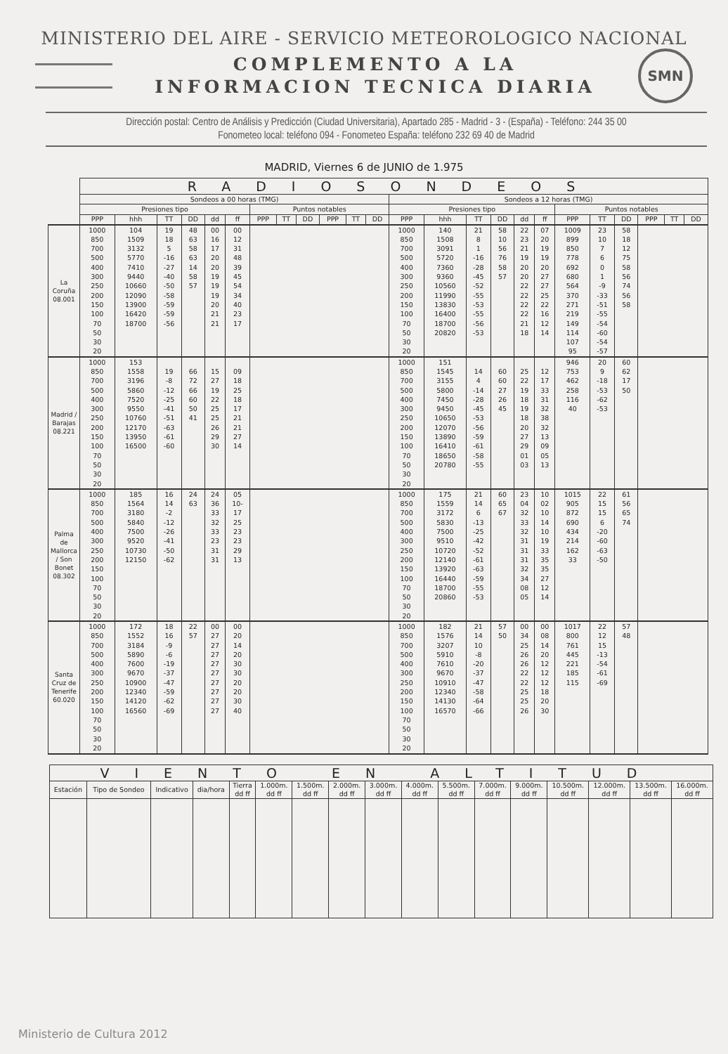MINISTERIO DEL AIRE - SERVICIO METEOROLOGICO NACIONAL
COMPLEMENTO A LA
INFORMACION TECNICA DIARIA
SMN
Dirección postal: Centro de Análisis y Predicción (Ciudad Universitaria), Apartado 285 - Madrid - 3 - (España) - Teléfono: 244 35 00
Fonometeo local: teléfono 094 - Fonometeo España: teléfono 232 69 40 de Madrid
MADRID, Viernes 6 de JUNIO de 1.975
| | RADIOSONDEOS | | | | | | | | | | | | | | | | | | | | | | | |
| --- | --- | --- | --- | --- | --- | --- | --- | --- | --- | --- | --- | --- | --- | --- | --- | --- | --- | --- | --- | --- | --- | --- | --- | --- |
| | Sondeos a 00 horas (TMG) | | | | | | | | | | | | Sondeos a 12 horas (TMG) | | | | | | | | | | | |
| | Presiones tipo | | | | | | Puntos notables | | | | | | Presiones tipo | | | | | | Puntos notables | | | | | |
| | PPP | hhh | TT | DD | dd | ff | PPP | TT | DD | PPP | TT | DD | PPP | hhh | TT | DD | dd | ff | PPP | TT | DD | PPP | TT | DD |
| La Coruña 08.001 | 1000 | 104 | 19 | 48 | 00 | 00 | | | | | | | 1000 | 140 | 21 | 58 | 22 | 07 | 1009 | 23 | 58 | | | |
| | 850 | 1509 | 18 | 63 | 16 | 12 | | | | | | | 850 | 1508 | 8 | 10 | 23 | 20 | 899 | 10 | 18 | | | |
| | 700 | 3132 | 5 | 58 | 17 | 31 | | | | | | | 700 | 3091 | 1 | 56 | 21 | 19 | 850 | 7 | 12 | | | |
| | 500 | 5770 | -16 | 63 | 20 | 48 | | | | | | | 500 | 5720 | -16 | 76 | 19 | 19 | 778 | 6 | 75 | | | |
| | 400 | 7410 | -27 | 14 | 20 | 39 | | | | | | | 400 | 7360 | -28 | 58 | 20 | 20 | 692 | 0 | 58 | | | |
| | 300 | 9440 | -40 | 58 | 19 | 45 | | | | | | | 300 | 9360 | -45 | 57 | 20 | 27 | 680 | 1 | 56 | | | |
| | 250 | 10660 | -50 | 57 | 19 | 54 | | | | | | | 250 | 10560 | -52 | | 22 | 27 | 564 | -9 | 74 | | | |
| | 200 | 12090 | -58 | | 19 | 34 | | | | | | | 200 | 11990 | -55 | | 22 | 25 | 370 | -33 | 56 | | | |
| | 150 | 13900 | -59 | | 20 | 40 | | | | | | | 150 | 13830 | -53 | | 22 | 22 | 271 | -51 | 58 | | | |
| | 100 | 16420 | -59 | | 21 | 23 | | | | | | | 100 | 16400 | -55 | | 22 | 16 | 219 | -55 | | | | |
| | 70 | 18700 | -56 | | 21 | 17 | | | | | | | 70 | 18700 | -56 | | 21 | 12 | 149 | -54 | | | | |
| | 50 | | | | | | | | | | | | 50 | 20820 | -53 | | 18 | 14 | 114 | -60 | | | | |
| | 30 | | | | | | | | | | | | 30 | | | | | | 107 | -54 | | | | |
| | 20 | | | | | | | | | | | | 20 | | | | | | 95 | -57 | | | | |
| Madrid / Barajas 08.221 | 1000 | 153 | | | | | | | | | | | 1000 | 151 | | | | | 946 | 20 | 60 | | | |
| | 850 | 1558 | 19 | 66 | 15 | 09 | | | | | | | 850 | 1545 | 14 | 60 | 25 | 12 | 753 | 9 | 62 | | | |
| | 700 | 3196 | -8 | 72 | 27 | 18 | | | | | | | 700 | 3155 | 4 | 60 | 22 | 17 | 462 | -18 | 17 | | | |
| | 500 | 5860 | -12 | 66 | 19 | 25 | | | | | | | 500 | 5800 | -14 | 27 | 19 | 33 | 258 | -53 | 50 | | | |
| | 400 | 7520 | -25 | 60 | 22 | 18 | | | | | | | 400 | 7450 | -28 | 26 | 18 | 31 | 116 | -62 | | | | |
| | 300 | 9550 | -41 | 50 | 25 | 17 | | | | | | | 300 | 9450 | -45 | 45 | 19 | 32 | 40 | -53 | | | | |
| | 250 | 10760 | -51 | 41 | 25 | 21 | | | | | | | 250 | 10650 | -53 | | 18 | 38 | | | | | | |
| | 200 | 12170 | -63 | | 26 | 21 | | | | | | | 200 | 12070 | -56 | | 20 | 32 | | | | | | |
| | 150 | 13950 | -61 | | 29 | 27 | | | | | | | 150 | 13890 | -59 | | 27 | 13 | | | | | | |
| | 100 | 16500 | -60 | | 30 | 14 | | | | | | | 100 | 16410 | -61 | | 29 | 09 | | | | | | |
| | 70 | | | | | | | | | | | | 70 | 18650 | -58 | | 01 | 05 | | | | | | |
| | 50 | | | | | | | | | | | | 50 | 20780 | -55 | | 03 | 13 | | | | | | |
| | 30 | | | | | | | | | | | | 30 | | | | | | | | | | | |
| | 20 | | | | | | | | | | | | 20 | | | | | | | | | | | |
| Palma de Mallorca / Son Bonet 08.302 | 1000 | 185 | 16 | 24 | 24 | 05 | | | | | | | 1000 | 175 | 21 | 60 | 23 | 10 | 1015 | 22 | 61 | | | |
| | 850 | 1564 | 14 | 63 | 36 | 10- | | | | | | | 850 | 1559 | 14 | 65 | 04 | 02 | 905 | 15 | 56 | | | |
| | 700 | 3180 | -2 | | 33 | 17 | | | | | | | 700 | 3172 | 6 | 67 | 32 | 10 | 872 | 15 | 65 | | | |
| | 500 | 5840 | -12 | | 32 | 25 | | | | | | | 500 | 5830 | -13 | | 33 | 14 | 690 | 6 | 74 | | | |
| | 400 | 7500 | -26 | | 33 | 23 | | | | | | | 400 | 7500 | -25 | | 32 | 10 | 434 | -20 | | | | |
| | 300 | 9520 | -41 | | 23 | 23 | | | | | | | 300 | 9510 | -42 | | 31 | 19 | 214 | -60 | | | | |
| | 250 | 10730 | -50 | | 31 | 29 | | | | | | | 250 | 10720 | -52 | | 31 | 33 | 162 | -63 | | | | |
| | 200 | 12150 | -62 | | 31 | 13 | | | | | | | 200 | 12140 | -61 | | 31 | 35 | 33 | -50 | | | | |
| | 150 | | | | | | | | | | | | 150 | 13920 | -63 | | 32 | 35 | | | | | | |
| | 100 | | | | | | | | | | | | 100 | 16440 | -59 | | 34 | 27 | | | | | | |
| | 70 | | | | | | | | | | | | 70 | 18700 | -55 | | 08 | 12 | | | | | | |
| | 50 | | | | | | | | | | | | 50 | 20860 | -53 | | 05 | 14 | | | | | | |
| | 30 | | | | | | | | | | | | 30 | | | | | | | | | | | |
| | 20 | | | | | | | | | | | | 20 | | | | | | | | | | | |
| Santa Cruz de Tenerife 60.020 | 1000 | 172 | 18 | 22 | 00 | 00 | | | | | | | 1000 | 182 | 21 | 57 | 00 | 00 | 1017 | 22 | 57 | | | |
| | 850 | 1552 | 16 | 57 | 27 | 20 | | | | | | | 850 | 1576 | 14 | 50 | 34 | 08 | 800 | 12 | 48 | | | |
| | 700 | 3184 | -9 | | 27 | 14 | | | | | | | 700 | 3207 | 10 | | 25 | 14 | 761 | 15 | | | | |
| | 500 | 5890 | -6 | | 27 | 20 | | | | | | | 500 | 5910 | -8 | | 26 | 20 | 445 | -13 | | | | |
| | 400 | 7600 | -19 | | 27 | 30 | | | | | | | 400 | 7610 | -20 | | 26 | 12 | 221 | -54 | | | | |
| | 300 | 9670 | -37 | | 27 | 30 | | | | | | | 300 | 9670 | -37 | | 22 | 12 | 185 | -61 | | | | |
| | 250 | 10900 | -47 | | 27 | 20 | | | | | | | 250 | 10910 | -47 | | 22 | 12 | 115 | -69 | | | | |
| | 200 | 12340 | -59 | | 27 | 20 | | | | | | | 200 | 12340 | -58 | | 25 | 18 | | | | | | |
| | 150 | 14120 | -62 | | 27 | 30 | | | | | | | 150 | 14130 | -64 | | 25 | 20 | | | | | | |
| | 100 | 16560 | -69 | | 27 | 40 | | | | | | | 100 | 16570 | -66 | | 26 | 30 | | | | | | |
| | 70 | | | | | | | | | | | | 70 | | | | | | | | | | | |
| | 50 | | | | | | | | | | | | 50 | | | | | | | | | | | |
| | 30 | | | | | | | | | | | | 30 | | | | | | | | | | | |
| | 20 | | | | | | | | | | | | 20 | | | | | | | | | | | |
| VIENTO EN ALTITUD | | | | | | | | | | | | | | | | |
| --- | --- | --- | --- | --- | --- | --- | --- | --- | --- | --- | --- | --- | --- | --- | --- | --- |
| Estación | Tipo de Sondeo | Indicativo | dia/hora | Tierra dd ff | 1.000m. dd ff | 1.500m. dd ff | 2.000m. dd ff | 3.000m. dd ff | 4.000m. dd ff | 5.500m. dd ff | 7.000m. dd ff | 9.000m. dd ff | 10.500m. dd ff | 12.000m. dd ff | 13.500m. dd ff | 16.000m. dd ff |
Ministerio de Cultura 2012